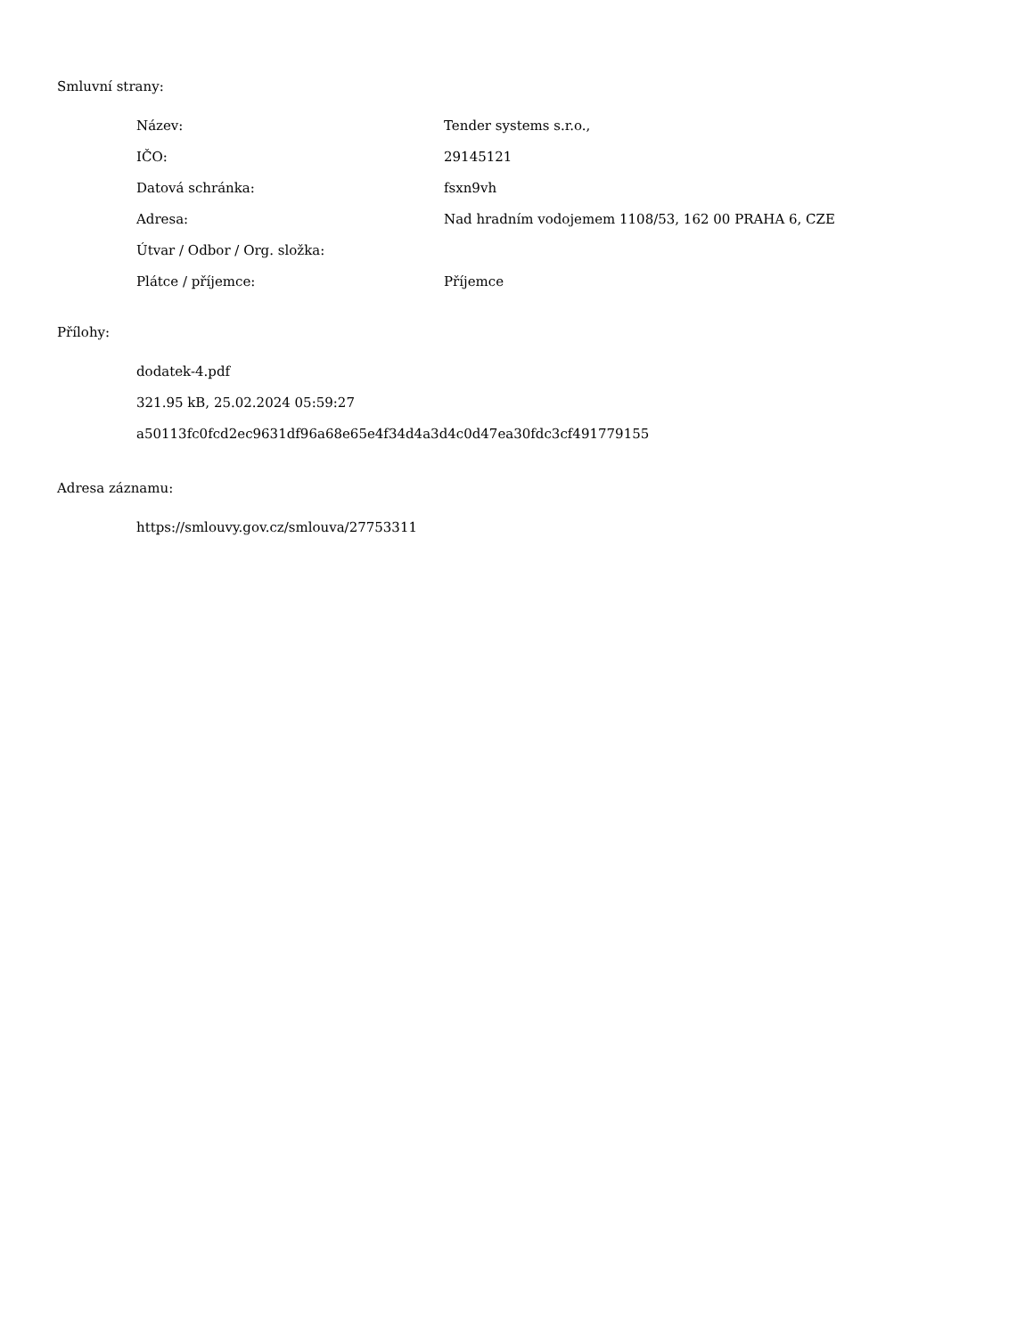Smluvní strany:
| Název: | Tender systems s.r.o., |
| IČO: | 29145121 |
| Datová schránka: | fsxn9vh |
| Adresa: | Nad hradním vodojemem 1108/53, 162 00 PRAHA 6, CZE |
| Útvar / Odbor / Org. složka: | |
| Plátce / příjemce: | Příjemce |
Přílohy:
dodatek-4.pdf
321.95 kB, 25.02.2024 05:59:27
a50113fc0fcd2ec9631df96a68e65e4f34d4a3d4c0d47ea30fdc3cf491779155
Adresa záznamu:
https://smlouvy.gov.cz/smlouva/27753311